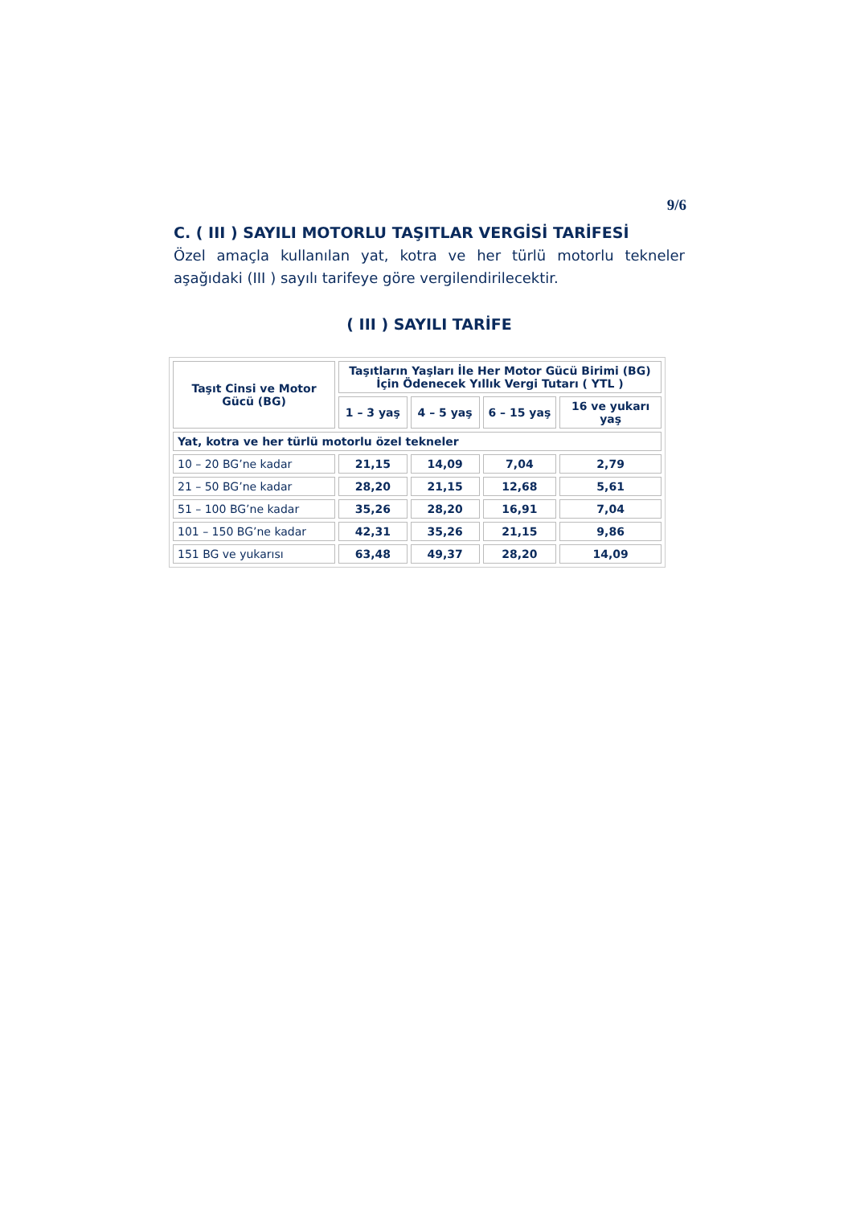9/6
C. ( III ) SAYILI MOTORLU TAŞITLAR VERGİSİ TARİFESİ
Özel amaçla kullanılan yat, kotra ve her türlü motorlu tekneler aşağıdaki (III ) sayılı tarifeye göre vergilendirilecektir.
( III ) SAYILI TARİFE
| Taşıt Cinsi ve Motor Gücü (BG) | Taşıtların Yaşları İle Her Motor Gücü Birimi (BG) İçin Ödenecek Yıllık Vergi Tutarı ( YTL ) | | | |
| --- | --- | --- | --- | --- |
| | 1 – 3 yaş | 4 – 5 yaş | 6 – 15 yaş | 16 ve yukarı yaş |
| Yat, kotra ve her türlü motorlu özel tekneler | | | | |
| 10 – 20 BG’ne kadar | 21,15 | 14,09 | 7,04 | 2,79 |
| 21 – 50 BG’ne kadar | 28,20 | 21,15 | 12,68 | 5,61 |
| 51 – 100 BG’ne kadar | 35,26 | 28,20 | 16,91 | 7,04 |
| 101 – 150 BG’ne kadar | 42,31 | 35,26 | 21,15 | 9,86 |
| 151 BG ve yukarısı | 63,48 | 49,37 | 28,20 | 14,09 |